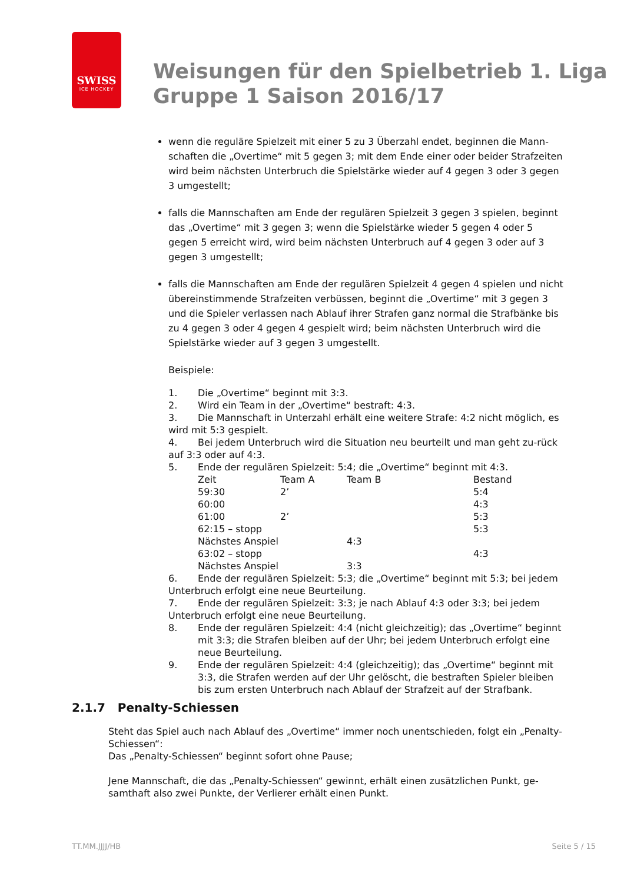SWISS
ICE HOCKEY
Weisungen für den Spielbetrieb 1. Liga
Gruppe 1 Saison 2016/17
wenn die reguläre Spielzeit mit einer 5 zu 3 Überzahl endet, beginnen die Mann-schaften die „Overtime“ mit 5 gegen 3; mit dem Ende einer oder beider Strafzeiten wird beim nächsten Unterbruch die Spielstärke wieder auf 4 gegen 3 oder 3 gegen 3 umgestellt;
falls die Mannschaften am Ende der regulären Spielzeit 3 gegen 3 spielen, beginnt das „Overtime“ mit 3 gegen 3; wenn die Spielstärke wieder 5 gegen 4 oder 5 gegen 5 erreicht wird, wird beim nächsten Unterbruch auf 4 gegen 3 oder auf 3 gegen 3 umgestellt;
falls die Mannschaften am Ende der regulären Spielzeit 4 gegen 4 spielen und nicht übereinstimmende Strafzeiten verbüssen, beginnt die „Overtime“ mit 3 gegen 3 und die Spieler verlassen nach Ablauf ihrer Strafen ganz normal die Strafbänke bis zu 4 gegen 3 oder 4 gegen 4 gespielt wird; beim nächsten Unterbruch wird die Spielstärke wieder auf 3 gegen 3 umgestellt.
Beispiele:
1. Die „Overtime“ beginnt mit 3:3.
2. Wird ein Team in der „Overtime“ bestraft: 4:3.
3. Die Mannschaft in Unterzahl erhält eine weitere Strafe: 4:2 nicht möglich, es wird mit 5:3 gespielt.
4. Bei jedem Unterbruch wird die Situation neu beurteilt und man geht zu-rück auf 3:3 oder auf 4:3.
5. Ende der regulären Spielzeit: 5:4; die „Overtime“ beginnt mit 4:3.
| Zeit | Team A | Team B | Bestand |
| 59:30 | 2’ | | 5:4 |
| 60:00 | | | 4:3 |
| 61:00 | 2’ | | 5:3 |
| 62:15 – stopp | | | 5:3 |
| Nächstes Anspiel | | 4:3 | |
| 63:02 – stopp | | | 4:3 |
| Nächstes Anspiel | | 3:3 | |
6. Ende der regulären Spielzeit: 5:3; die „Overtime“ beginnt mit 5:3; bei jedem Unterbruch erfolgt eine neue Beurteilung.
7. Ende der regulären Spielzeit: 3:3; je nach Ablauf 4:3 oder 3:3; bei jedem Unterbruch erfolgt eine neue Beurteilung.
8. Ende der regulären Spielzeit: 4:4 (nicht gleichzeitig); das „Overtime“ beginnt mit 3:3; die Strafen bleiben auf der Uhr; bei jedem Unterbruch erfolgt eine neue Beurteilung.
9. Ende der regulären Spielzeit: 4:4 (gleichzeitig); das „Overtime“ beginnt mit 3:3, die Strafen werden auf der Uhr gelöscht, die bestraften Spieler bleiben bis zum ersten Unterbruch nach Ablauf der Strafzeit auf der Strafbank.
2.1.7 Penalty-Schiessen
Steht das Spiel auch nach Ablauf des „Overtime“ immer noch unentschieden, folgt ein „Penalty-Schiessen“:
Das „Penalty-Schiessen“ beginnt sofort ohne Pause;
Jene Mannschaft, die das „Penalty-Schiessen“ gewinnt, erhält einen zusätzlichen Punkt, ge-samthaft also zwei Punkte, der Verlierer erhält einen Punkt.
TT.MM.JJJJ/HB Seite 5 / 15